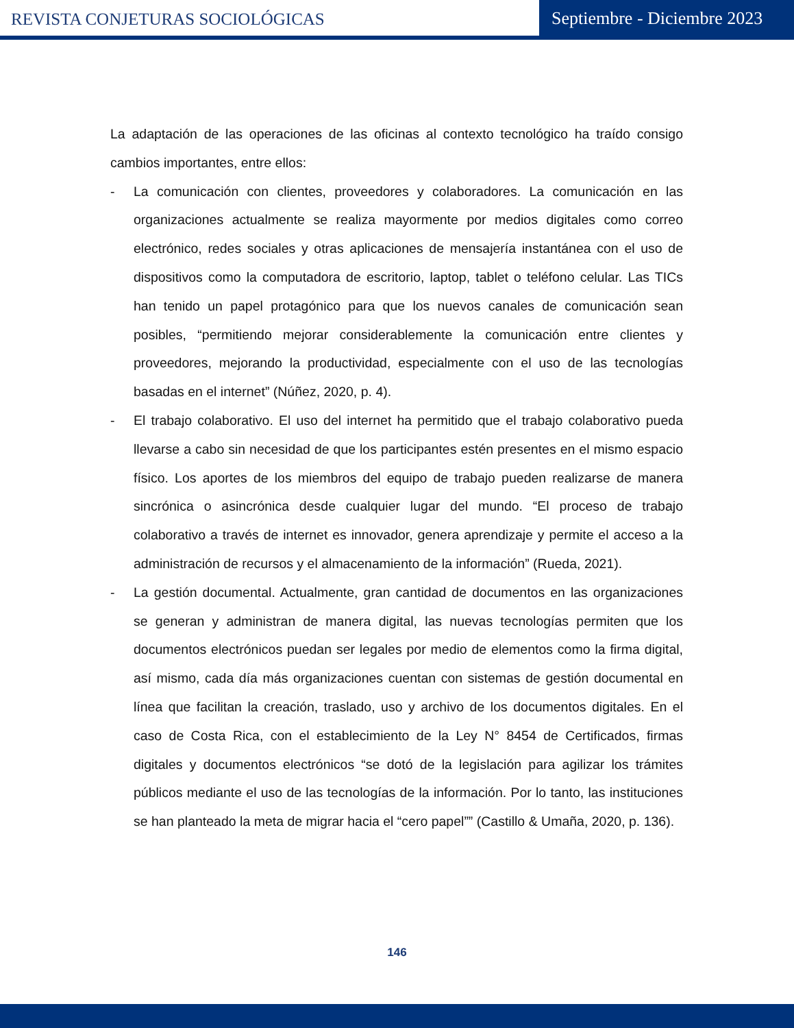REVISTA CONJETURAS SOCIOLÓGICAS
Septiembre - Diciembre 2023
La adaptación de las operaciones de las oficinas al contexto tecnológico ha traído consigo cambios importantes, entre ellos:
- La comunicación con clientes, proveedores y colaboradores. La comunicación en las organizaciones actualmente se realiza mayormente por medios digitales como correo electrónico, redes sociales y otras aplicaciones de mensajería instantánea con el uso de dispositivos como la computadora de escritorio, laptop, tablet o teléfono celular. Las TICs han tenido un papel protagónico para que los nuevos canales de comunicación sean posibles, “permitiendo mejorar considerablemente la comunicación entre clientes y proveedores, mejorando la productividad, especialmente con el uso de las tecnologías basadas en el internet” (Núñez, 2020, p. 4).
- El trabajo colaborativo. El uso del internet ha permitido que el trabajo colaborativo pueda llevarse a cabo sin necesidad de que los participantes estén presentes en el mismo espacio físico. Los aportes de los miembros del equipo de trabajo pueden realizarse de manera sincrónica o asincrónica desde cualquier lugar del mundo. “El proceso de trabajo colaborativo a través de internet es innovador, genera aprendizaje y permite el acceso a la administración de recursos y el almacenamiento de la información” (Rueda, 2021).
- La gestión documental. Actualmente, gran cantidad de documentos en las organizaciones se generan y administran de manera digital, las nuevas tecnologías permiten que los documentos electrónicos puedan ser legales por medio de elementos como la firma digital, así mismo, cada día más organizaciones cuentan con sistemas de gestión documental en línea que facilitan la creación, traslado, uso y archivo de los documentos digitales. En el caso de Costa Rica, con el establecimiento de la Ley N° 8454 de Certificados, firmas digitales y documentos electrónicos “se dotó de la legislación para agilizar los trámites públicos mediante el uso de las tecnologías de la información. Por lo tanto, las instituciones se han planteado la meta de migrar hacia el “cero papel”” (Castillo & Umaña, 2020, p. 136).
146